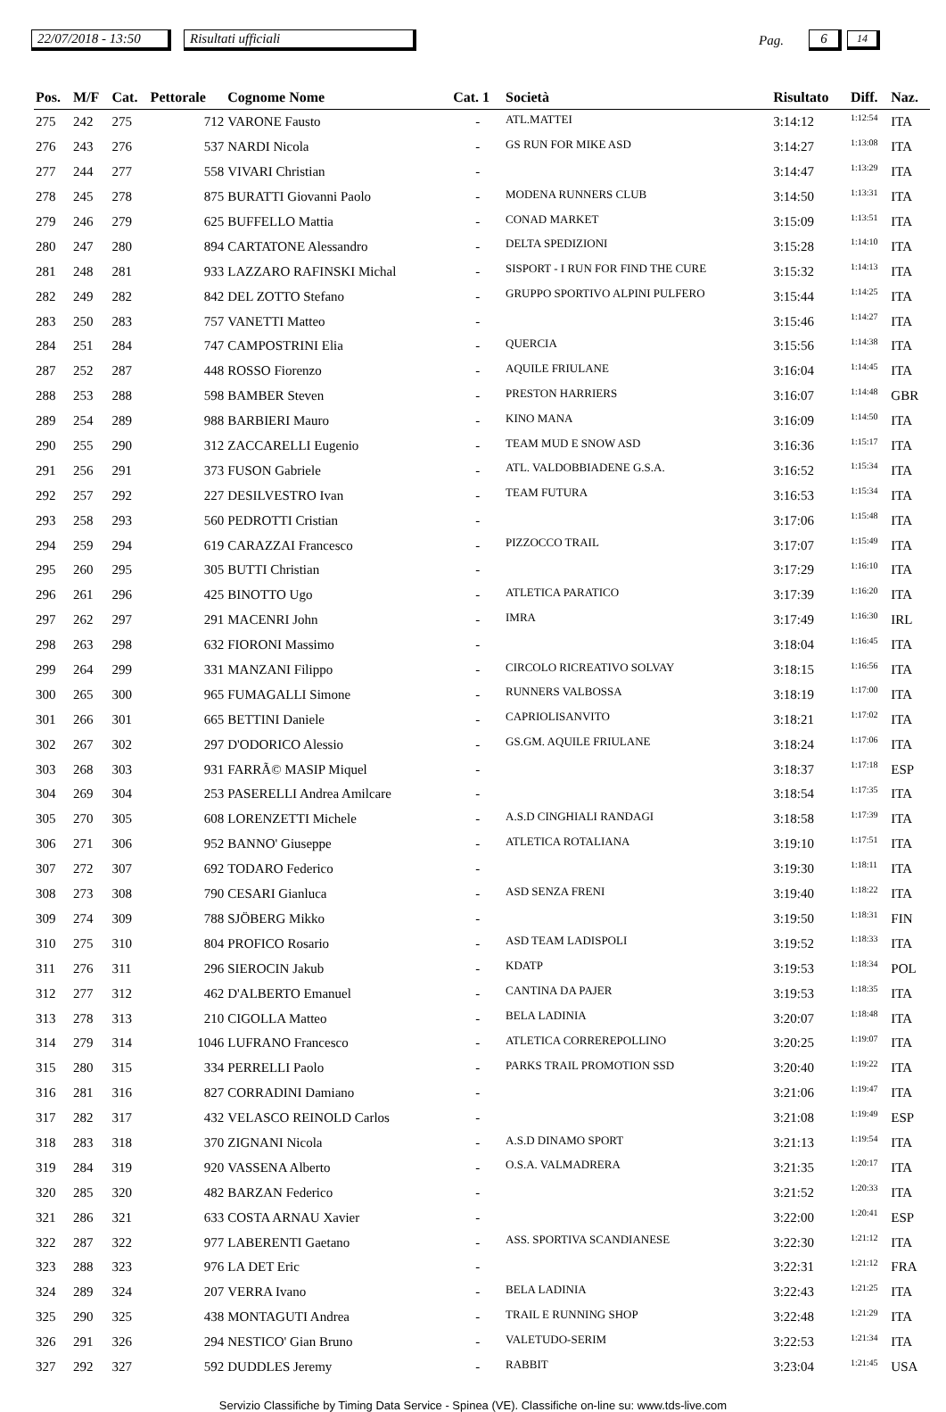22/07/2018 - 13:50 Risultati ufficiali Pag. 6 14
| Pos. | M/F | Cat. | Pettorale | Cognome Nome | Cat. 1 | Società | Risultato | Diff. | Naz. |
| --- | --- | --- | --- | --- | --- | --- | --- | --- | --- |
| 275 | 242 | 275 | 712 | VARONE Fausto | - | ATL.MATTEI | 3:14:12 | 1:12:54 | ITA |
| 276 | 243 | 276 | 537 | NARDI Nicola | - | GS RUN FOR MIKE ASD | 3:14:27 | 1:13:08 | ITA |
| 277 | 244 | 277 | 558 | VIVARI Christian | - | | 3:14:47 | 1:13:29 | ITA |
| 278 | 245 | 278 | 875 | BURATTI Giovanni Paolo | - | MODENA RUNNERS CLUB | 3:14:50 | 1:13:31 | ITA |
| 279 | 246 | 279 | 625 | BUFFELLO Mattia | - | CONAD MARKET | 3:15:09 | 1:13:51 | ITA |
| 280 | 247 | 280 | 894 | CARTATONE Alessandro | - | DELTA SPEDIZIONI | 3:15:28 | 1:14:10 | ITA |
| 281 | 248 | 281 | 933 | LAZZARO RAFINSKI Michal | - | SISPORT - I RUN FOR FIND THE CURE | 3:15:32 | 1:14:13 | ITA |
| 282 | 249 | 282 | 842 | DEL ZOTTO Stefano | - | GRUPPO SPORTIVO ALPINI PULFERO | 3:15:44 | 1:14:25 | ITA |
| 283 | 250 | 283 | 757 | VANETTI Matteo | - | | 3:15:46 | 1:14:27 | ITA |
| 284 | 251 | 284 | 747 | CAMPOSTRINI Elia | - | QUERCIA | 3:15:56 | 1:14:38 | ITA |
| 287 | 252 | 287 | 448 | ROSSO Fiorenzo | - | AQUILE FRIULANE | 3:16:04 | 1:14:45 | ITA |
| 288 | 253 | 288 | 598 | BAMBER Steven | - | PRESTON HARRIERS | 3:16:07 | 1:14:48 | GBR |
| 289 | 254 | 289 | 988 | BARBIERI Mauro | - | KINO MANA | 3:16:09 | 1:14:50 | ITA |
| 290 | 255 | 290 | 312 | ZACCARELLI Eugenio | - | TEAM MUD E SNOW ASD | 3:16:36 | 1:15:17 | ITA |
| 291 | 256 | 291 | 373 | FUSON Gabriele | - | ATL. VALDOBBIADENE G.S.A. | 3:16:52 | 1:15:34 | ITA |
| 292 | 257 | 292 | 227 | DESILVESTRO Ivan | - | TEAM FUTURA | 3:16:53 | 1:15:34 | ITA |
| 293 | 258 | 293 | 560 | PEDROTTI Cristian | - | | 3:17:06 | 1:15:48 | ITA |
| 294 | 259 | 294 | 619 | CARAZZAI Francesco | - | PIZZOCCO TRAIL | 3:17:07 | 1:15:49 | ITA |
| 295 | 260 | 295 | 305 | BUTTI Christian | - | | 3:17:29 | 1:16:10 | ITA |
| 296 | 261 | 296 | 425 | BINOTTO Ugo | - | ATLETICA PARATICO | 3:17:39 | 1:16:20 | ITA |
| 297 | 262 | 297 | 291 | MACENRI John | - | IMRA | 3:17:49 | 1:16:30 | IRL |
| 298 | 263 | 298 | 632 | FIORONI Massimo | - | | 3:18:04 | 1:16:45 | ITA |
| 299 | 264 | 299 | 331 | MANZANI Filippo | - | CIRCOLO RICREATIVO SOLVAY | 3:18:15 | 1:16:56 | ITA |
| 300 | 265 | 300 | 965 | FUMAGALLI Simone | - | RUNNERS VALBOSSA | 3:18:19 | 1:17:00 | ITA |
| 301 | 266 | 301 | 665 | BETTINI Daniele | - | CAPRIOLISANVITO | 3:18:21 | 1:17:02 | ITA |
| 302 | 267 | 302 | 297 | D'ODORICO Alessio | - | GS.GM. AQUILE FRIULANE | 3:18:24 | 1:17:06 | ITA |
| 303 | 268 | 303 | 931 | FARRÃ© MASIP Miquel | - | | 3:18:37 | 1:17:18 | ESP |
| 304 | 269 | 304 | 253 | PASERELLI Andrea Amilcare | - | | 3:18:54 | 1:17:35 | ITA |
| 305 | 270 | 305 | 608 | LORENZETTI Michele | - | A.S.D CINGHIALI RANDAGI | 3:18:58 | 1:17:39 | ITA |
| 306 | 271 | 306 | 952 | BANNO' Giuseppe | - | ATLETICA ROTALIANA | 3:19:10 | 1:17:51 | ITA |
| 307 | 272 | 307 | 692 | TODARO Federico | - | | 3:19:30 | 1:18:11 | ITA |
| 308 | 273 | 308 | 790 | CESARI Gianluca | - | ASD SENZA FRENI | 3:19:40 | 1:18:22 | ITA |
| 309 | 274 | 309 | 788 | SJÖBERG Mikko | - | | 3:19:50 | 1:18:31 | FIN |
| 310 | 275 | 310 | 804 | PROFICO Rosario | - | ASD TEAM LADISPOLI | 3:19:52 | 1:18:33 | ITA |
| 311 | 276 | 311 | 296 | SIEROCIN Jakub | - | KDATP | 3:19:53 | 1:18:34 | POL |
| 312 | 277 | 312 | 462 | D'ALBERTO Emanuel | - | CANTINA DA PAJER | 3:19:53 | 1:18:35 | ITA |
| 313 | 278 | 313 | 210 | CIGOLLA Matteo | - | BELA LADINIA | 3:20:07 | 1:18:48 | ITA |
| 314 | 279 | 314 | 1046 | LUFRANO Francesco | - | ATLETICA CORREREPOLLINO | 3:20:25 | 1:19:07 | ITA |
| 315 | 280 | 315 | 334 | PERRELLI Paolo | - | PARKS TRAIL PROMOTION SSD | 3:20:40 | 1:19:22 | ITA |
| 316 | 281 | 316 | 827 | CORRADINI Damiano | - | | 3:21:06 | 1:19:47 | ITA |
| 317 | 282 | 317 | 432 | VELASCO REINOLD Carlos | - | | 3:21:08 | 1:19:49 | ESP |
| 318 | 283 | 318 | 370 | ZIGNANI Nicola | - | A.S.D DINAMO SPORT | 3:21:13 | 1:19:54 | ITA |
| 319 | 284 | 319 | 920 | VASSENA Alberto | - | O.S.A. VALMADRERA | 3:21:35 | 1:20:17 | ITA |
| 320 | 285 | 320 | 482 | BARZAN Federico | - | | 3:21:52 | 1:20:33 | ITA |
| 321 | 286 | 321 | 633 | COSTA ARNAU Xavier | - | | 3:22:00 | 1:20:41 | ESP |
| 322 | 287 | 322 | 977 | LABERENTI Gaetano | - | ASS. SPORTIVA SCANDIANESE | 3:22:30 | 1:21:12 | ITA |
| 323 | 288 | 323 | 976 | LA DET Eric | - | | 3:22:31 | 1:21:12 | FRA |
| 324 | 289 | 324 | 207 | VERRA Ivano | - | BELA LADINIA | 3:22:43 | 1:21:25 | ITA |
| 325 | 290 | 325 | 438 | MONTAGUTI Andrea | - | TRAIL E RUNNING SHOP | 3:22:48 | 1:21:29 | ITA |
| 326 | 291 | 326 | 294 | NESTICO' Gian Bruno | - | VALETUDO-SERIM | 3:22:53 | 1:21:34 | ITA |
| 327 | 292 | 327 | 592 | DUDDLES Jeremy | - | RABBIT | 3:23:04 | 1:21:45 | USA |
Servizio Classifiche by Timing Data Service - Spinea (VE). Classifiche on-line su: www.tds-live.com